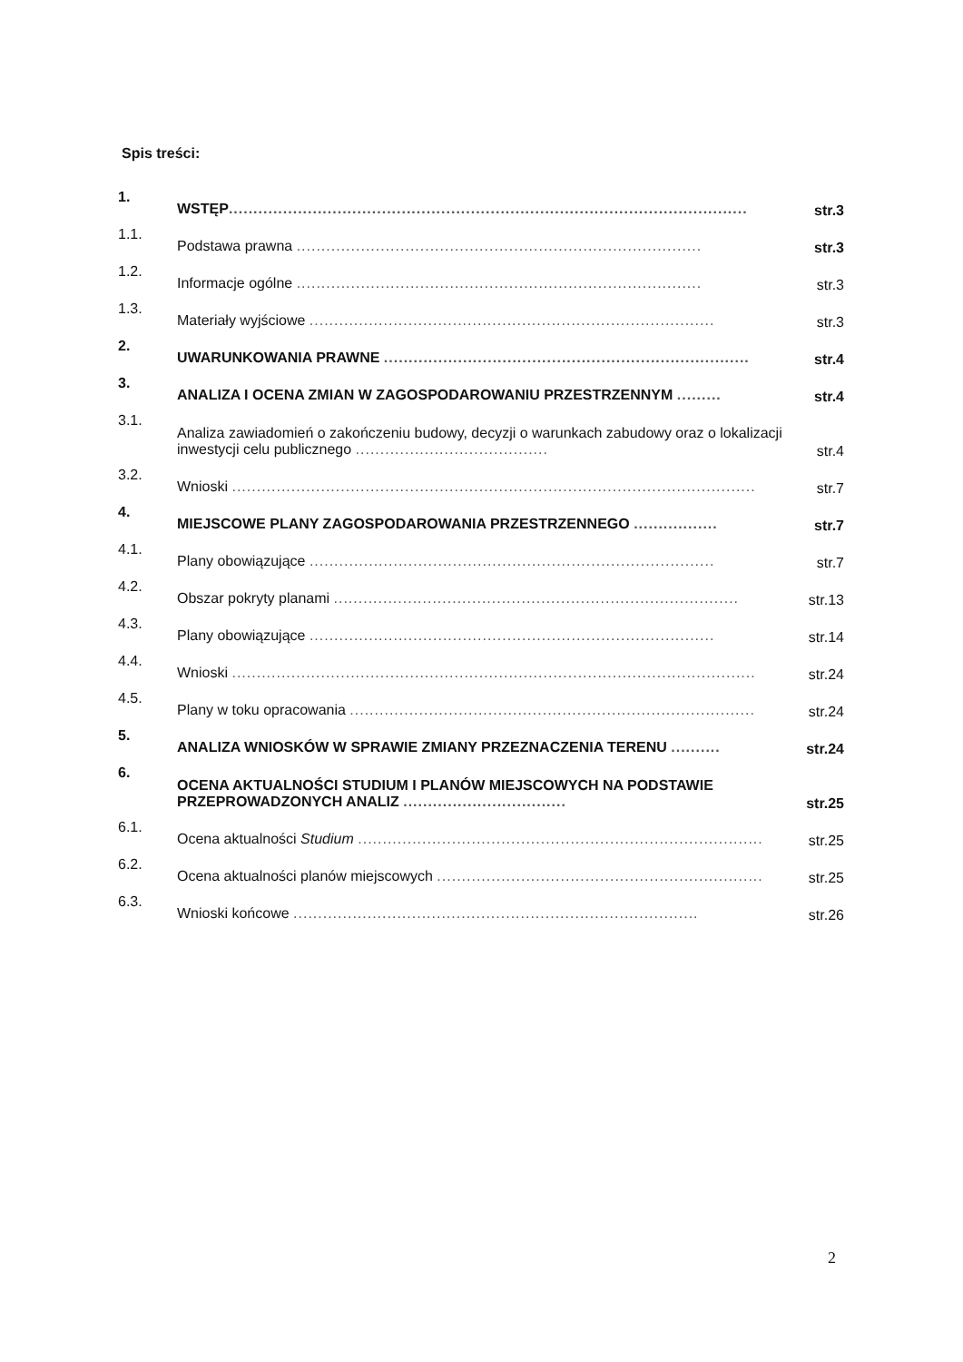Spis treści:
1. WSTĘP......................................................................................................... str.3
1.1. Podstawa prawna .................................................................................. str.3
1.2. Informacje ogólne .................................................................................. str.3
1.3. Materiały wyjściowe .................................................................................. str.3
2. UWARUNKOWANIA PRAWNE .......................................................................... str.4
3. ANALIZA I OCENA ZMIAN W ZAGOSPODAROWANIU PRZESTRZENNYM ......... str.4
3.1. Analiza zawiadomień o zakończeniu budowy, decyzji o warunkach zabudowy oraz o lokalizacji inwestycji celu publicznego ....................................... str.4
3.2. Wnioski .......................................................................................................... str.7
4. MIEJSCOWE PLANY ZAGOSPODAROWANIA PRZESTRZENNEGO ................. str.7
4.1. Plany obowiązujące .................................................................................. str.7
4.2. Obszar pokryty planami .................................................................................. str.13
4.3. Plany obowiązujące .................................................................................. str.14
4.4. Wnioski .......................................................................................................... str.24
4.5. Plany w toku opracowania .................................................................................. str.24
5. ANALIZA WNIOSKÓW W SPRAWIE ZMIANY PRZEZNACZENIA TERENU .......... str.24
6. OCENA AKTUALNOŚCI STUDIUM I PLANÓW MIEJSCOWYCH NA PODSTAWIE PRZEPROWADZONYCH ANALIZ ................................. str.25
6.1. Ocena aktualności Studium .................................................................................. str.25
6.2. Ocena aktualności planów miejscowych .................................................................. str.25
6.3. Wnioski końcowe .................................................................................. str.26
2